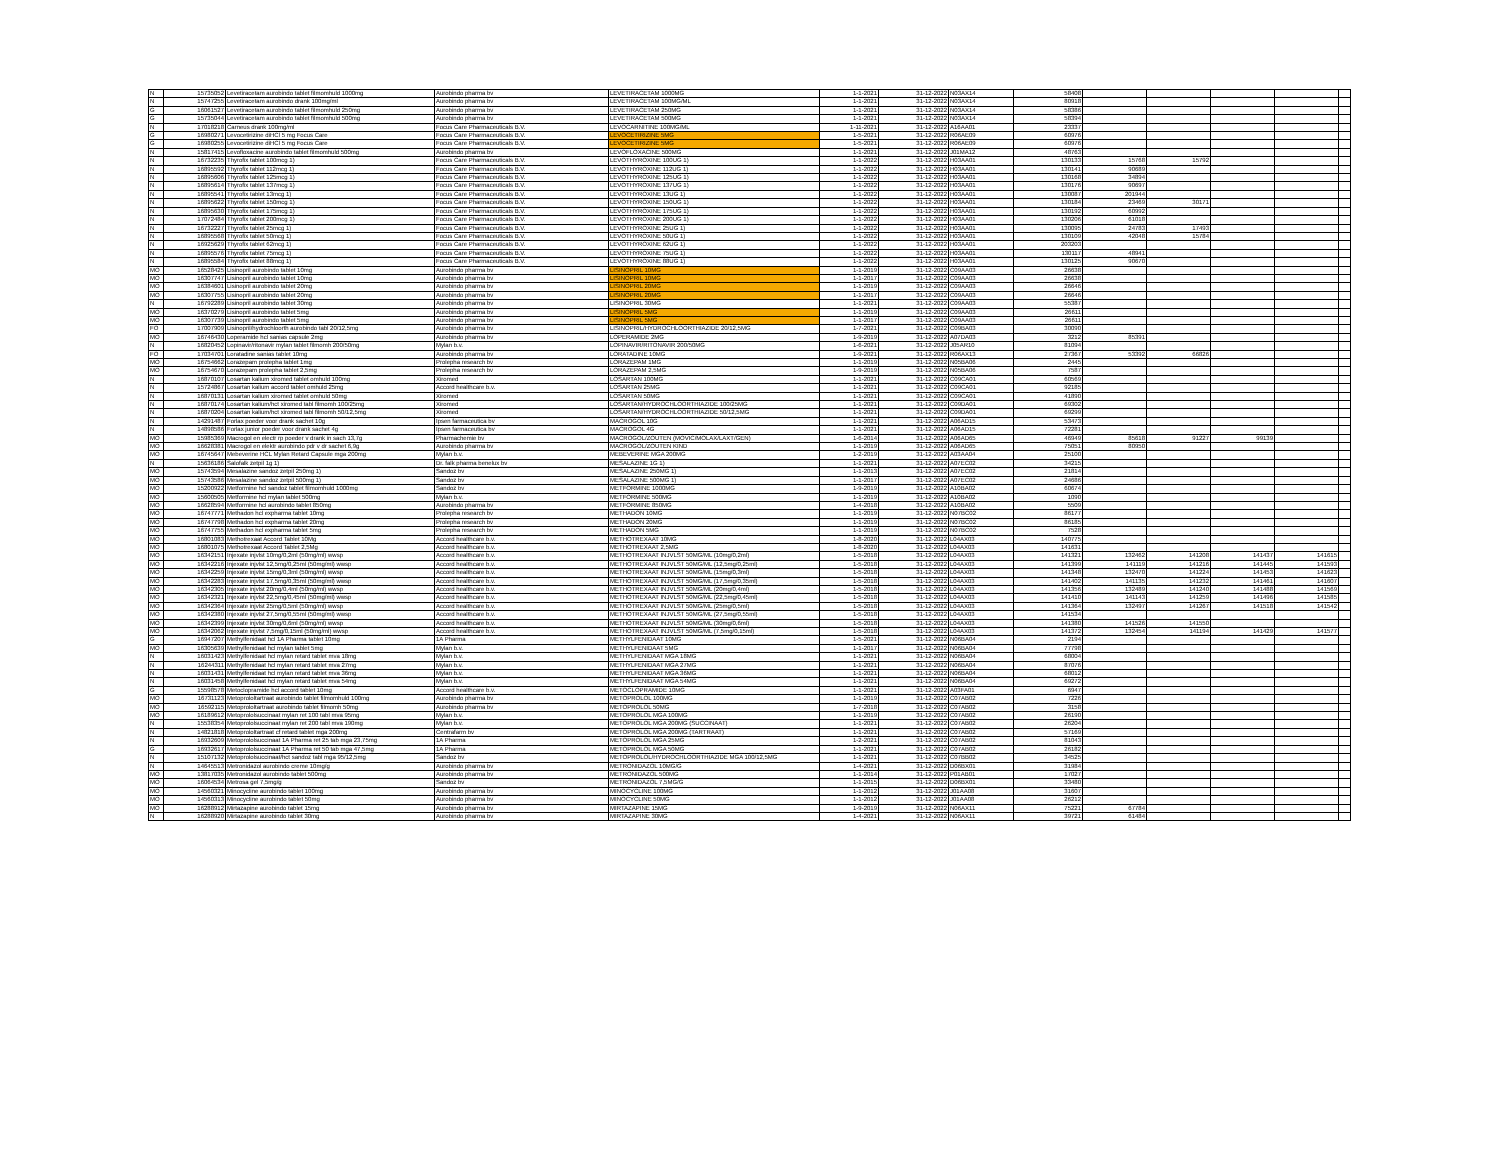| N | 15735052 | Levetiracetam aurobindo tablet filmomhuld 1000mg | Aurobindo pharma bv | LEVETIRACETAM 1000MG | 1-1-2021 | 31-12-2022 | N03AX14 | 58408 | | | | | |
| N | 15747255 | Levetiracetam aurobindo drank 100mg/ml | Aurobindo pharma bv | LEVETIRACETAM 100MG/ML | 1-1-2021 | 31-12-2022 | N03AX14 | 80918 | | | | | |
| G | 16061527 | Levetiracetam aurobindo tablet filmomhuld 250mg | Aurobindo pharma bv | LEVETIRACETAM 250MG | 1-1-2021 | 31-12-2022 | N03AX14 | 58386 | | | | | |
| G | 15735044 | Levetiracetam aurobindo tablet filmomhuld 500mg | Aurobindo pharma bv | LEVETIRACETAM 500MG | 1-1-2021 | 31-12-2022 | N03AX14 | 58394 | | | | | |
| N | 17018218 | Carneus drank 100mg/ml | Focus Care Pharmaceuticals B.V. | LEVOCARNITINE 100MG/ML | 1-11-2021 | 31-12-2022 | A16AA01 | 23337 | | | | | |
| G | 16980271 | Levocetirizine diHCl 5 mg Focus Care | Focus Care Pharmaceuticals B.V. | LEVOCETIRIZINE 5MG | 1-5-2021 | 31-12-2022 | R06AE09 | 60976 | | | | | |
| G | 16980255 | Levocetirizine diHCl 5 mg Focus Care | Focus Care Pharmaceuticals B.V. | LEVOCETIRIZINE 5MG | 1-5-2021 | 31-12-2022 | R06AE09 | 60976 | | | | | |
| N | 15817415 | Levofloxacine aurobindo tablet filmomhuld 500mg | Aurobindo pharma bv | LEVOFLOXACINE 500MG | 1-1-2021 | 31-12-2022 | J01MA12 | 48763 | | | | | |
| N | 16732235 | Thyrofix tablet 100mcg 1) | Focus Care Pharmaceuticals B.V. | LEVOTHYROXINE 100UG 1) | 1-1-2022 | 31-12-2022 | H03AA01 | 130133 | 15768 | 15792 | | | |
| N | 16895592 | Thyrofix tablet 112mcg 1) | Focus Care Pharmaceuticals B.V. | LEVOTHYROXINE 112UG 1) | 1-1-2022 | 31-12-2022 | H03AA01 | 130141 | 90689 | | | | |
| N | 16895606 | Thyrofix tablet 125mcg 1) | Focus Care Pharmaceuticals B.V. | LEVOTHYROXINE 125UG 1) | 1-1-2022 | 31-12-2022 | H03AA01 | 130168 | 34894 | | | | |
| N | 16895614 | Thyrofix tablet 137mcg 1) | Focus Care Pharmaceuticals B.V. | LEVOTHYROXINE 137UG 1) | 1-1-2022 | 31-12-2022 | H03AA01 | 130176 | 90697 | | | | |
| N | 16895541 | Thyrofix tablet 13mcg 1) | Focus Care Pharmaceuticals B.V. | LEVOTHYROXINE 13UG 1) | 1-1-2022 | 31-12-2022 | H03AA01 | 130087 | 201944 | | | | |
| N | 16895622 | Thyrofix tablet 150mcg 1) | Focus Care Pharmaceuticals B.V. | LEVOTHYROXINE 150UG 1) | 1-1-2022 | 31-12-2022 | H03AA01 | 130184 | 23469 | 30171 | | | |
| N | 16895630 | Thyrofix tablet 175mcg 1) | Focus Care Pharmaceuticals B.V. | LEVOTHYROXINE 175UG 1) | 1-1-2022 | 31-12-2022 | H03AA01 | 130192 | 60992 | | | | |
| N | 17072484 | Thyrofix tablet 200mcg 1) | Focus Care Pharmaceuticals B.V. | LEVOTHYROXINE 200UG 1) | 1-1-2022 | 31-12-2022 | H03AA01 | 130206 | 61018 | | | | |
| N | 16732227 | Thyrofix tablet 25mcg 1) | Focus Care Pharmaceuticals B.V. | LEVOTHYROXINE 25UG 1) | 1-1-2022 | 31-12-2022 | H03AA01 | 130095 | 24783 | 17493 | | | |
| N | 16895568 | Thyrofix tablet 50mcg 1) | Focus Care Pharmaceuticals B.V. | LEVOTHYROXINE 50UG 1) | 1-1-2022 | 31-12-2022 | H03AA01 | 130109 | 42048 | 15784 | | | |
| N | 16925629 | Thyrofix tablet 62mcg 1) | Focus Care Pharmaceuticals B.V. | LEVOTHYROXINE 62UG 1) | 1-1-2022 | 31-12-2022 | H03AA01 | 203203 | | | | | |
| N | 16895576 | Thyrofix tablet 75mcg 1) | Focus Care Pharmaceuticals B.V. | LEVOTHYROXINE 75UG 1) | 1-1-2022 | 31-12-2022 | H03AA01 | 130117 | 48941 | | | | |
| N | 16895584 | Thyrofix tablet 88mcg 1) | Focus Care Pharmaceuticals B.V. | LEVOTHYROXINE 88UG 1) | 1-1-2022 | 31-12-2022 | H03AA01 | 130125 | 90670 | | | | |
| MO | 16528425 | Lisinopril aurobindo tablet 10mg | Aurobindo pharma bv | LISINOPRIL 10MG | 1-1-2019 | 31-12-2022 | C09AA03 | 26638 | | | | | |
| MO | 16307747 | Lisinopril aurobindo tablet 10mg | Aurobindo pharma bv | LISINOPRIL 10MG | 1-1-2017 | 31-12-2022 | C09AA03 | 26638 | | | | | |
| MO | 16384601 | Lisinopril aurobindo tablet 20mg | Aurobindo pharma bv | LISINOPRIL 20MG | 1-1-2019 | 31-12-2022 | C09AA03 | 26646 | | | | | |
| MO | 16307755 | Lisinopril aurobindo tablet 20mg | Aurobindo pharma bv | LISINOPRIL 20MG | 1-1-2017 | 31-12-2022 | C09AA03 | 26646 | | | | | |
| N | 16792289 | Lisinopril aurobindo tablet 30mg | Aurobindo pharma bv | LISINOPRIL 30MG | 1-1-2021 | 31-12-2022 | C09AA03 | 55387 | | | | | |
| MO | 16370279 | Lisinopril aurobindo tablet 5mg | Aurobindo pharma bv | LISINOPRIL 5MG | 1-1-2019 | 31-12-2022 | C09AA03 | 26611 | | | | | |
| MO | 16307739 | Lisinopril aurobindo tablet 5mg | Aurobindo pharma bv | LISINOPRIL 5MG | 1-1-2017 | 31-12-2022 | C09AA03 | 26611 | | | | | |
| FO | 17007909 | Lisinopril/hydrochloorth aurobindo tabl 20/12,5mg | Aurobindo pharma bv | LISINOPRIL/HYDROCHLOORTHIAZIDE 20/12,5MG | 1-7-2021 | 31-12-2022 | C09BA03 | 30090 | | | | | |
| MO | 16746430 | Loperamide hcl sanias capsule 2mg | Aurobindo pharma bv | LOPERAMIDE 2MG | 1-9-2019 | 31-12-2022 | A07DA03 | 3212 | 85391 | | | | |
| N | 16820452 | Lopinavir/ritonavir mylan tablet filmomh 200/50mg | Mylan b.v. | LOPINAVIR/RITONAVIR 200/50MG | 1-6-2021 | 31-12-2022 | J05AR10 | 81094 | | | | | |
| FO | 17034701 | Loratadine sanias tablet 10mg | Aurobindo pharma bv | LORATADINE 10MG | 1-9-2021 | 31-12-2022 | R06AX13 | 27367 | 53392 | 66826 | | | |
| MO | 16754662 | Lorazepam prolepha tablet 1mg | Prolepha research bv | LORAZEPAM 1MG | 1-1-2019 | 31-12-2022 | N05BA06 | 2445 | | | | | |
| MO | 16754670 | Lorazepam prolepha tablet 2,5mg | Prolepha research bv | LORAZEPAM 2,5MG | 1-9-2019 | 31-12-2022 | N05BA06 | 7587 | | | | | |
| N | 16870107 | Losartan kalium xiromed tablet omhuld 100mg | Xiromed | LOSARTAN 100MG | 1-1-2021 | 31-12-2022 | C09CA01 | 60569 | | | | | |
| N | 15724867 | Losartan kalium accord tablet omhuld 25mg | Accord healthcare b.v. | LOSARTAN 25MG | 1-1-2021 | 31-12-2022 | C09CA01 | 92185 | | | | | |
| N | 16870131 | Losartan kalium xiromed tablet omhuld 50mg | Xiromed | LOSARTAN 50MG | 1-1-2021 | 31-12-2022 | C09CA01 | 41890 | | | | | |
| N | 16870174 | Losartan kalium/hct xiromed tabl filmomh 100/25mg | Xiromed | LOSARTAN/HYDROCHLOORTHIAZIDE 100/25MG | 1-1-2021 | 31-12-2022 | C09DA01 | 69302 | | | | | |
| N | 16870204 | Losartan kalium/hct xiromed tabl filmomh 50/12,5mg | Xiromed | LOSARTAN/HYDROCHLOORTHIAZIDE 50/12,5MG | 1-1-2021 | 31-12-2022 | C09DA01 | 69299 | | | | | |
| N | 14291487 | Forlax poeder voor drank sachet 10g | Ipsen farmaceutica bv | MACROGOL 10G | 1-1-2021 | 31-12-2022 | A06AD15 | 53473 | | | | | |
| N | 14898586 | Forlax junior poeder voor drank sachet 4g | Ipsen farmaceutica bv | MACROGOL 4G | 1-1-2021 | 31-12-2022 | A06AD15 | 72281 | | | | | |
| MO | 15985369 | Macrogol en electr rp poeder v drank in sach 13,7g | Pharmachemie bv | MACROGOL/ZOUTEN (MOVIC/MOLAX/LAXT/GEN) | 1-6-2014 | 31-12-2022 | A06AD65 | 46949 | 85618 | 91227 | 99139 | | |
| MO | 16628381 | Macrogol en elektr aurobindo pdr v dr sachet 6,9g | Aurobindo pharma bv | MACROGOL/ZOUTEN KIND | 1-1-2019 | 31-12-2022 | A06AD65 | 75051 | 80950 | | | | |
| MO | 16745647 | Mebeverine HCL Mylan Retard Capsule mga 200mg | Mylan b.v. | MEBEVERINE MGA 200MG | 1-2-2019 | 31-12-2022 | A03AA04 | 25100 | | | | | |
| N | 15636186 | Salofalk zetpil 1g 1) | Dr. falk pharma benelux bv | MESALAZINE 1G 1) | 1-1-2021 | 31-12-2022 | A07EC02 | 34215 | | | | | |
| MO | 15743594 | Mesalazine sandoz zetpil 250mg 1) | Sandoz bv | MESALAZINE 250MG 1) | 1-1-2013 | 31-12-2022 | A07EC02 | 21814 | | | | | |
| MO | 15743586 | Mesalazine sandoz zetpil 500mg 1) | Sandoz bv | MESALAZINE 500MG 1) | 1-1-2017 | 31-12-2022 | A07EC02 | 24686 | | | | | |
| MO | 15200922 | Metformine hcl sandoz tablet filmomhuld 1000mg | Sandoz bv | METFORMINE 1000MG | 1-9-2019 | 31-12-2022 | A10BA02 | 60674 | | | | | |
| MO | 15600505 | Metformine hcl mylan tablet 500mg | Mylan b.v. | METFORMINE 500MG | 1-1-2019 | 31-12-2022 | A10BA02 | 1090 | | | | | |
| MO | 16628594 | Metformine hcl aurobindo tablet 850mg | Aurobindo pharma bv | METFORMINE 850MG | 1-4-2018 | 31-12-2022 | A10BA02 | 5509 | | | | | |
| MO | 16747771 | Methadon hcl expharma tablet 10mg | Prolepha research bv | METHADON 10MG | 1-1-2019 | 31-12-2022 | N07BC02 | 86177 | | | | | |
| MO | 16747798 | Methadon hcl expharma tablet 20mg | Prolepha research bv | METHADON 20MG | 1-1-2019 | 31-12-2022 | N07BC02 | 86185 | | | | | |
| MO | 16747755 | Methadon hcl expharma tablet 5mg | Prolepha research bv | METHADON 5MG | 1-1-2019 | 31-12-2022 | N07BC02 | 7528 | | | | | |
| MO | 16801083 | Methotrexaat Accord Tablet 10Mg | Accord healthcare b.v. | METHOTREXAAT 10MG | 1-8-2020 | 31-12-2022 | L04AX03 | 140775 | | | | | |
| MO | 16801075 | Methotrexaat Accord Tablet 2,5Mg | Accord healthcare b.v. | METHOTREXAAT 2,5MG | 1-8-2020 | 31-12-2022 | L04AX03 | 141631 | | | | | |
| MO | 16342151 | Injexate injvlst 10mg/0,2ml (50mg/ml) wwsp | Accord healthcare b.v. | METHOTREXAAT INJVLST 50MG/ML (10mg/0,2ml) | 1-5-2018 | 31-12-2022 | L04AX03 | 141321 | 132462 | 141208 | 141437 | 141615 | |
| MO | 16342216 | Injexate injvlst 12,5mg/0,25ml (50mg/ml) wwsp | Accord healthcare b.v. | METHOTREXAAT INJVLST 50MG/ML (12,5mg/0,25ml) | 1-5-2018 | 31-12-2022 | L04AX03 | 141399 | 141119 | 141216 | 141445 | 141593 | |
| MO | 16342259 | Injexate injvlst 15mg/0,3ml (50mg/ml) wwsp | Accord healthcare b.v. | METHOTREXAAT INJVLST 50MG/ML (15mg/0,3ml) | 1-5-2018 | 31-12-2022 | L04AX03 | 141348 | 132470 | 141224 | 141453 | 141623 | |
| MO | 16342283 | Injexate injvlst 17,5mg/0,35ml (50mg/ml) wwsp | Accord healthcare b.v. | METHOTREXAAT INJVLST 50MG/ML (17,5mg/0,35ml) | 1-5-2018 | 31-12-2022 | L04AX03 | 141402 | 141135 | 141232 | 141461 | 141607 | |
| MO | 16342305 | Injexate injvlst 20mg/0,4ml (50mg/ml) wwsp | Accord healthcare b.v. | METHOTREXAAT INJVLST 50MG/ML (20mg/0,4ml) | 1-5-2018 | 31-12-2022 | L04AX03 | 141356 | 132489 | 141240 | 141488 | 141569 | |
| MO | 16342321 | Injexate injvlst 22,5mg/0,45ml (50mg/ml) wwsp | Accord healthcare b.v. | METHOTREXAAT INJVLST 50MG/ML (22,5mg/0,45ml) | 1-5-2018 | 31-12-2022 | L04AX03 | 141410 | 141143 | 141259 | 141496 | 141585 | |
| MO | 16342364 | Injexate injvlst 25mg/0,5ml (50mg/ml) wwsp | Accord healthcare b.v. | METHOTREXAAT INJVLST 50MG/ML (25mg/0,5ml) | 1-5-2018 | 31-12-2022 | L04AX03 | 141364 | 132497 | 141267 | 141518 | 141542 | |
| MO | 16342380 | Injexate injvlst 27,5mg/0,55ml (50mg/ml) wwsp | Accord healthcare b.v. | METHOTREXAAT INJVLST 50MG/ML (27,5mg/0,55ml) | 1-5-2018 | 31-12-2022 | L04AX03 | 141534 | | | | | |
| MO | 16342399 | Injexate injvlst 30mg/0,6ml (50mg/ml) wwsp | Accord healthcare b.v. | METHOTREXAAT INJVLST 50MG/ML (30mg/0,6ml) | 1-5-2018 | 31-12-2022 | L04AX03 | 141380 | 141526 | 141550 | | | |
| MO | 16342062 | Injexate injvlst 7,5mg/0,15ml (50mg/ml) wwsp | Accord healthcare b.v. | METHOTREXAAT INJVLST 50MG/ML (7,5mg/0,15ml) | 1-5-2018 | 31-12-2022 | L04AX03 | 141372 | 132454 | 141194 | 141429 | 141577 | |
| G | 16947207 | Methylfenidaat hcl 1A Pharma tablet 10mg | 1A Pharma | METHYLFENIDAAT 10MG | 1-5-2021 | 31-12-2022 | N06BA04 | 2194 | | | | | |
| MO | 16305639 | Methylfenidaat hcl mylan tablet 5mg | Mylan b.v. | METHYLFENIDAAT 5MG | 1-1-2017 | 31-12-2022 | N06BA04 | 77798 | | | | | |
| N | 16031423 | Methylfenidaat hcl mylan retard tablet mva 18mg | Mylan b.v. | METHYLFENIDAAT MGA 18MG | 1-1-2021 | 31-12-2022 | N06BA04 | 68004 | | | | | |
| N | 16244311 | Methylfenidaat hcl mylan retard tablet mva 27mg | Mylan b.v. | METHYLFENIDAAT MGA 27MG | 1-1-2021 | 31-12-2022 | N06BA04 | 87076 | | | | | |
| N | 16031431 | Methylfenidaat hcl mylan retard tablet mva 36mg | Mylan b.v. | METHYLFENIDAAT MGA 36MG | 1-1-2021 | 31-12-2022 | N06BA04 | 68012 | | | | | |
| N | 16031458 | Methylfenidaat hcl mylan retard tablet mva 54mg | Mylan b.v. | METHYLFENIDAAT MGA 54MG | 1-1-2021 | 31-12-2022 | N06BA04 | 69272 | | | | | |
| G | 15598578 | Metoclopramide hcl accord tablet 10mg | Accord healthcare b.v. | METOCLOPRAMIDE 10MG | 1-1-2021 | 31-12-2022 | A03FA01 | 6947 | | | | | |
| MO | 16731123 | Metoprololtartraat aurobindo tablet filmomhuld 100mg | Aurobindo pharma bv | METOPROLOL 100MG | 1-1-2019 | 31-12-2022 | C07AB02 | 7226 | | | | | |
| MO | 16592115 | Metoprololtartraat aurobindo tablet filmomh 50mg | Aurobindo pharma bv | METOPROLOL 50MG | 1-7-2018 | 31-12-2022 | C07AB02 | 3158 | | | | | |
| MO | 16189612 | Metoprololsuccinaat mylan ret 100 tabl mva 95mg | Mylan b.v. | METOPROLOL MGA 100MG | 1-1-2019 | 31-12-2022 | C07AB02 | 26190 | | | | | |
| N | 15538354 | Metoprololsuccinaat mylan ret 200 tabl mva 190mg | Mylan b.v. | METOPROLOL MGA 200MG (SUCCINAAT) | 1-1-2021 | 31-12-2022 | C07AB02 | 26204 | | | | | |
| N | 14821818 | Metoprololtartraat cf retard tablet mga 200mg | Centrafarm bv | METOPROLOL MGA 200MG (TARTRAAT) | 1-1-2021 | 31-12-2022 | C07AB02 | 57169 | | | | | |
| N | 16932609 | Metoprololsuccinaat 1A Pharma ret 25 tab mga 23,75mg | 1A Pharma | METOPROLOL MGA 25MG | 1-2-2021 | 31-12-2022 | C07AB02 | 81043 | | | | | |
| G | 16932617 | Metoprololsuccinaat 1A Pharma ret 50 tab mga 47,5mg | 1A Pharma | METOPROLOL MGA 50MG | 1-1-2021 | 31-12-2022 | C07AB02 | 26182 | | | | | |
| N | 15107132 | Metoprololsuccinaat/hct sandoz tabl mga 95/12,5mg | Sandoz bv | METOPROLOL/HYDROCHLOORTHIAZIDE MGA 100/12,5MG | 1-1-2021 | 31-12-2022 | C07BB02 | 34525 | | | | | |
| N | 14645513 | Metronidazol aurobindo creme 10mg/g | Aurobindo pharma bv | METRONIDAZOL 10MG/G | 1-4-2021 | 31-12-2022 | D06BX01 | 31984 | | | | | |
| MO | 13817035 | Metronidazol aurobindo tablet 500mg | Aurobindo pharma bv | METRONIDAZOL 500MG | 1-1-2014 | 31-12-2022 | P01AB01 | 17027 | | | | | |
| MO | 16064534 | Metrosa gel 7,5mg/g | Sandoz bv | METRONIDAZOL 7,5MG/G | 1-1-2015 | 31-12-2022 | D06BX01 | 33480 | | | | | |
| MO | 14560321 | Minocycline aurobindo tablet 100mg | Aurobindo pharma bv | MINOCYCLINE 100MG | 1-1-2012 | 31-12-2022 | J01AA08 | 31607 | | | | | |
| MO | 14560313 | Minocycline aurobindo tablet 50mg | Aurobindo pharma bv | MINOCYCLINE 50MG | 1-1-2012 | 31-12-2022 | J01AA08 | 26212 | | | | | |
| MO | 16288912 | Mirtazapine aurobindo tablet 15mg | Aurobindo pharma bv | MIRTAZAPINE 15MG | 1-9-2019 | 31-12-2022 | N06AX11 | 75221 | 67784 | | | | |
| N | 16288920 | Mirtazapine aurobindo tablet 30mg | Aurobindo pharma bv | MIRTAZAPINE 30MG | 1-4-2021 | 31-12-2022 | N06AX11 | 39721 | 61484 | | | | |